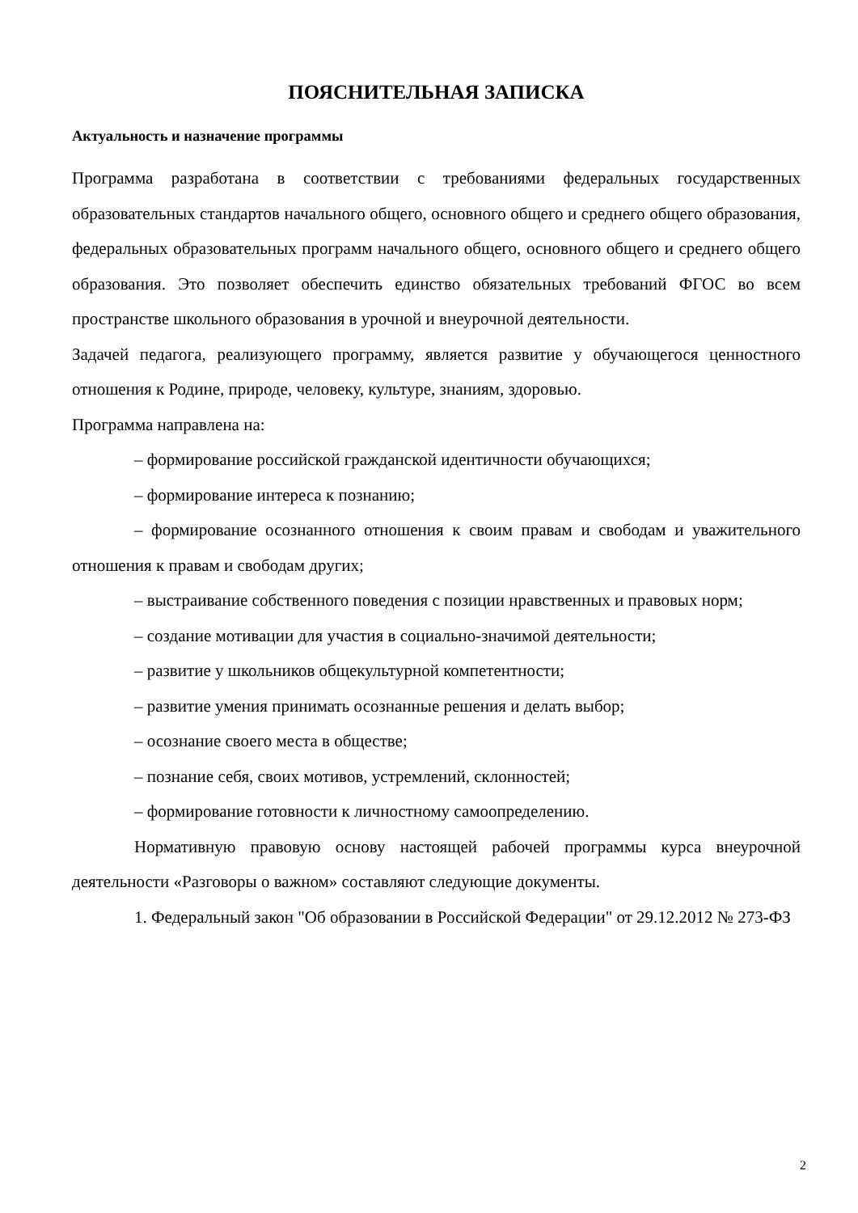ПОЯСНИТЕЛЬНАЯ ЗАПИСКА
Актуальность и назначение программы
Программа разработана в соответствии с требованиями федеральных государственных образовательных стандартов начального общего, основного общего и среднего общего образования, федеральных образовательных программ начального общего, основного общего и среднего общего образования. Это позволяет обеспечить единство обязательных требований ФГОС во всем пространстве школьного образования в урочной и внеурочной деятельности.
Задачей педагога, реализующего программу, является развитие у обучающегося ценностного отношения к Родине, природе, человеку, культуре, знаниям, здоровью.
Программа направлена на:
– формирование российской гражданской идентичности обучающихся;
– формирование интереса к познанию;
– формирование осознанного отношения к своим правам и свободам и уважительного отношения к правам и свободам других;
– выстраивание собственного поведения с позиции нравственных и правовых норм;
– создание мотивации для участия в социально-значимой деятельности;
– развитие у школьников общекультурной компетентности;
– развитие умения принимать осознанные решения и делать выбор;
– осознание своего места в обществе;
– познание себя, своих мотивов, устремлений, склонностей;
– формирование готовности к личностному самоопределению.
Нормативную правовую основу настоящей рабочей программы курса внеурочной деятельности «Разговоры о важном» составляют следующие документы.
1. Федеральный закон "Об образовании в Российской Федерации" от 29.12.2012 № 273-ФЗ
2